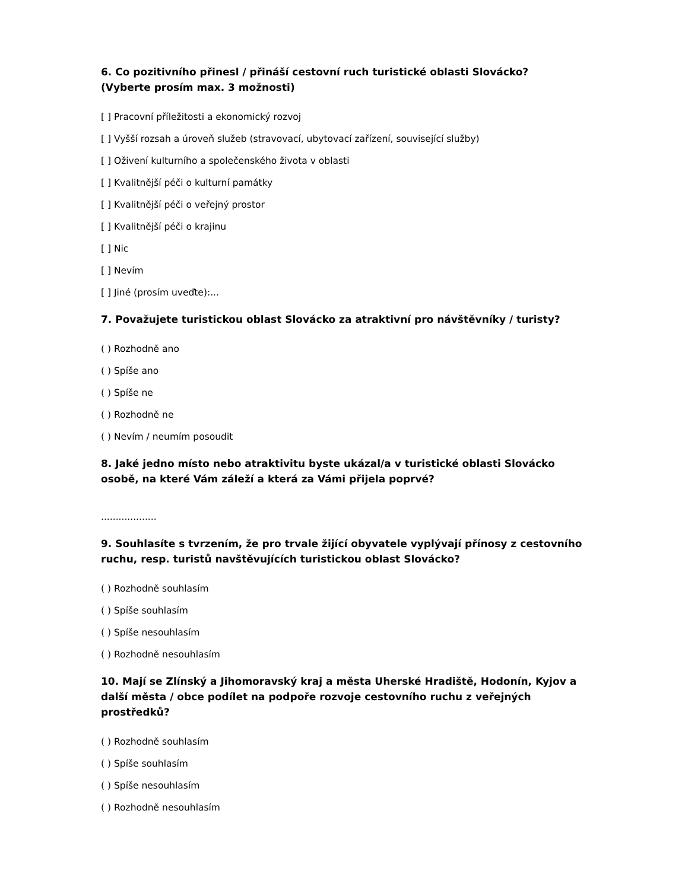6. Co pozitivního přinesl / přináší cestovní ruch turistické oblasti Slovácko?
(Vyberte prosím max. 3 možnosti)
[ ] Pracovní příležitosti a ekonomický rozvoj
[ ] Vyšší rozsah a úroveň služeb (stravovací, ubytovací zařízení, související služby)
[ ] Oživení kulturního a společenského života v oblasti
[ ] Kvalitnější péči o kulturní památky
[ ] Kvalitnější péči o veřejný prostor
[ ] Kvalitnější péči o krajinu
[ ] Nic
[ ] Nevím
[ ] Jiné (prosím uveďte):...
7. Považujete turistickou oblast Slovácko za atraktivní pro návštěvníky / turisty?
( ) Rozhodně ano
( ) Spíše ano
( ) Spíše ne
( ) Rozhodně ne
( ) Nevím / neumím posoudit
8. Jaké jedno místo nebo atraktivitu byste ukázal/a v turistické oblasti Slovácko osobě, na které Vám záleží a která za Vámi přijela poprvé?
...................
9. Souhlasíte s tvrzením, že pro trvale žijící obyvatele vyplývají přínosy z cestovního ruchu, resp. turistů navštěvujících turistickou oblast Slovácko?
( ) Rozhodně souhlasím
( ) Spíše souhlasím
( ) Spíše nesouhlasím
( ) Rozhodně nesouhlasím
10. Mají se Zlínský a Jihomoravský kraj a města Uherské Hradiště, Hodonín, Kyjov a další města / obce podílet na podpoře rozvoje cestovního ruchu z veřejných prostředků?
( ) Rozhodně souhlasím
( ) Spíše souhlasím
( ) Spíše nesouhlasím
( ) Rozhodně nesouhlasím